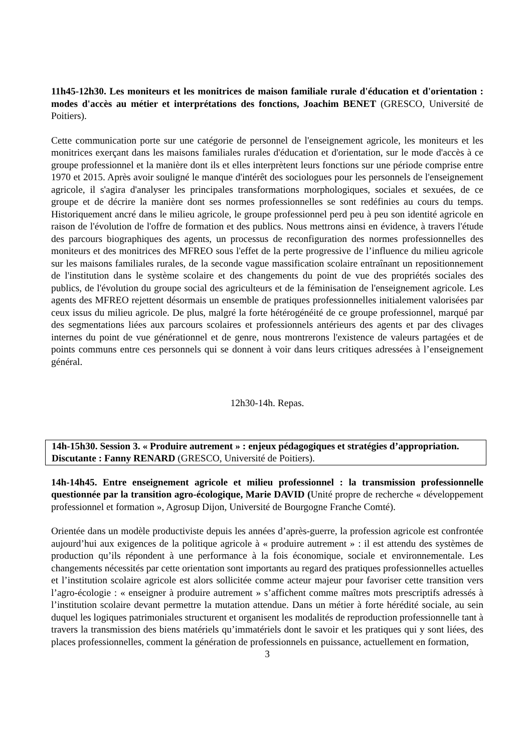11h45-12h30. Les moniteurs et les monitrices de maison familiale rurale d'éducation et d'orientation : modes d'accès au métier et interprétations des fonctions, Joachim BENET (GRESCO, Université de Poitiers).
Cette communication porte sur une catégorie de personnel de l'enseignement agricole, les moniteurs et les monitrices exerçant dans les maisons familiales rurales d'éducation et d'orientation, sur le mode d'accès à ce groupe professionnel et la manière dont ils et elles interprètent leurs fonctions sur une période comprise entre 1970 et 2015. Après avoir souligné le manque d'intérêt des sociologues pour les personnels de l'enseignement agricole, il s'agira d'analyser les principales transformations morphologiques, sociales et sexuées, de ce groupe et de décrire la manière dont ses normes professionnelles se sont redéfinies au cours du temps. Historiquement ancré dans le milieu agricole, le groupe professionnel perd peu à peu son identité agricole en raison de l'évolution de l'offre de formation et des publics. Nous mettrons ainsi en évidence, à travers l'étude des parcours biographiques des agents, un processus de reconfiguration des normes professionnelles des moniteurs et des monitrices des MFREO sous l'effet de la perte progressive de l’influence du milieu agricole sur les maisons familiales rurales, de la seconde vague massification scolaire entraînant un repositionnement de l'institution dans le système scolaire et des changements du point de vue des propriétés sociales des publics, de l'évolution du groupe social des agriculteurs et de la féminisation de l'enseignement agricole. Les agents des MFREO rejettent désormais un ensemble de pratiques professionnelles initialement valorisées par ceux issus du milieu agricole. De plus, malgré la forte hétérogénéité de ce groupe professionnel, marqué par des segmentations liées aux parcours scolaires et professionnels antérieurs des agents et par des clivages internes du point de vue générationnel et de genre, nous montrerons l'existence de valeurs partagées et de points communs entre ces personnels qui se donnent à voir dans leurs critiques adressées à l’enseignement général.
12h30-14h. Repas.
14h-15h30. Session 3. « Produire autrement » : enjeux pédagogiques et stratégies d’appropriation.
Discutante : Fanny RENARD (GRESCO, Université de Poitiers).
14h-14h45. Entre enseignement agricole et milieu professionnel : la transmission professionnelle questionnée par la transition agro-écologique, Marie DAVID (Unité propre de recherche « développement professionnel et formation », Agrosup Dijon, Université de Bourgogne Franche Comté).
Orientée dans un modèle productiviste depuis les années d’après-guerre, la profession agricole est confrontée aujourd’hui aux exigences de la politique agricole à « produire autrement » : il est attendu des systèmes de production qu’ils répondent à une performance à la fois économique, sociale et environnementale. Les changements nécessités par cette orientation sont importants au regard des pratiques professionnelles actuelles et l’institution scolaire agricole est alors sollicitée comme acteur majeur pour favoriser cette transition vers l’agro-écologie : « enseigner à produire autrement » s’affichent comme maîtres mots prescriptifs adressés à l’institution scolaire devant permettre la mutation attendue. Dans un métier à forte hérédité sociale, au sein duquel les logiques patrimoniales structurent et organisent les modalités de reproduction professionnelle tant à travers la transmission des biens matériels qu’immatériels dont le savoir et les pratiques qui y sont liées, des places professionnelles, comment la génération de professionnels en puissance, actuellement en formation,
3